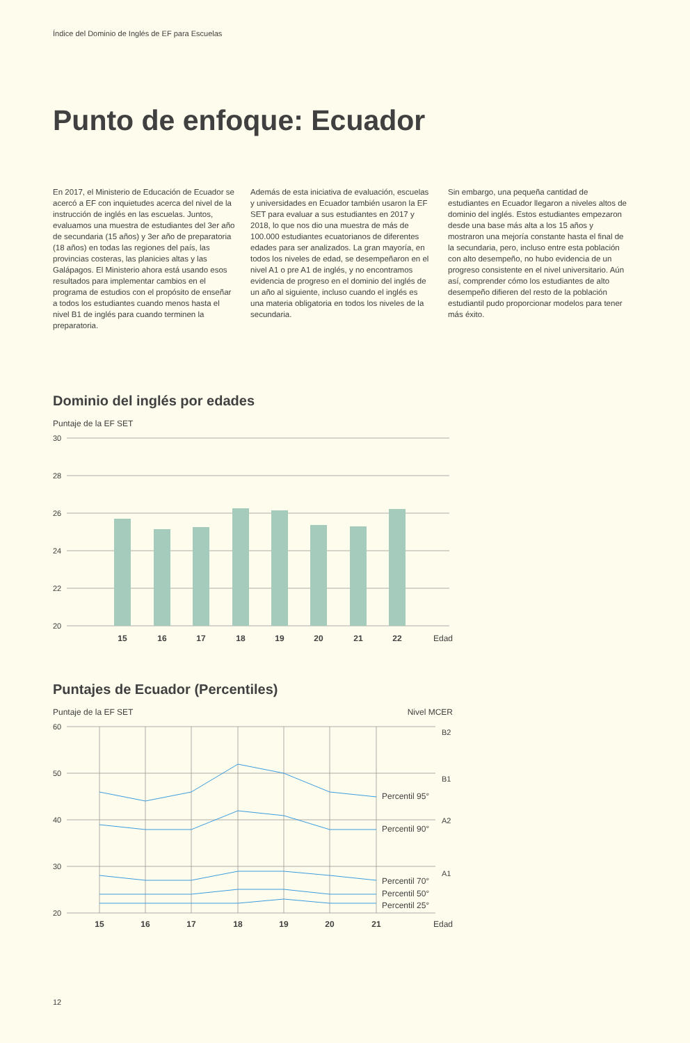Índice del Dominio de Inglés de EF para Escuelas
Punto de enfoque: Ecuador
En 2017, el Ministerio de Educación de Ecuador se acercó a EF con inquietudes acerca del nivel de la instrucción de inglés en las escuelas. Juntos, evaluamos una muestra de estudiantes del 3er año de secundaria (15 años) y 3er año de preparatoria (18 años) en todas las regiones del país, las provincias costeras, las planicies altas y las Galápagos. El Ministerio ahora está usando esos resultados para implementar cambios en el programa de estudios con el propósito de enseñar a todos los estudiantes cuando menos hasta el nivel B1 de inglés para cuando terminen la preparatoria.
Además de esta iniciativa de evaluación, escuelas y universidades en Ecuador también usaron la EF SET para evaluar a sus estudiantes en 2017 y 2018, lo que nos dio una muestra de más de 100.000 estudiantes ecuatorianos de diferentes edades para ser analizados. La gran mayoría, en todos los niveles de edad, se desempeñaron en el nivel A1 o pre A1 de inglés, y no encontramos evidencia de progreso en el dominio del inglés de un año al siguiente, incluso cuando el inglés es una materia obligatoria en todos los niveles de la secundaria.
Sin embargo, una pequeña cantidad de estudiantes en Ecuador llegaron a niveles altos de dominio del inglés. Estos estudiantes empezaron desde una base más alta a los 15 años y mostraron una mejoría constante hasta el final de la secundaria, pero, incluso entre esta población con alto desempeño, no hubo evidencia de un progreso consistente en el nivel universitario. Aún así, comprender cómo los estudiantes de alto desempeño difieren del resto de la población estudiantil pudo proporcionar modelos para tener más éxito.
Dominio del inglés por edades
Puntaje de la EF SET
30
28
26
24
22
20
15
16
17
18
19
20
21
22
Edad
Puntajes de Ecuador (Percentiles)
Puntaje de la EF SET Nivel MCER
60
50
40
30
20
B2
B1
A2
A1
Percentil 95°
Percentil 90°
Percentil 70°
Percentil 50°
Percentil 25°
15
16
17
18
19
20
21
Edad
12